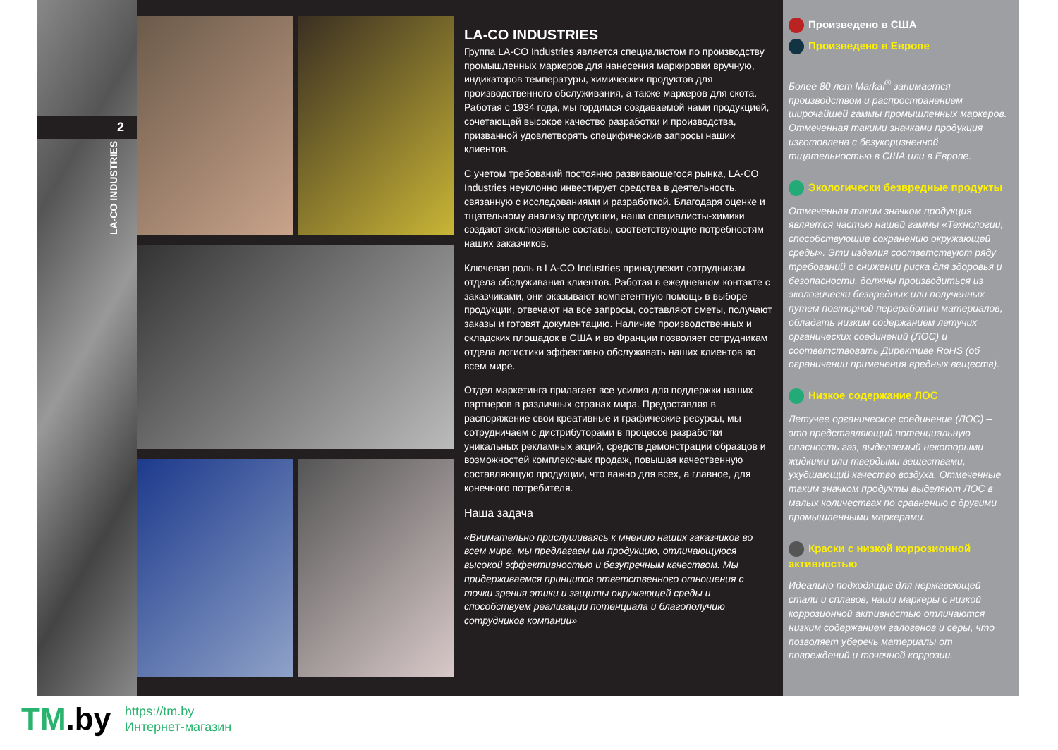2
LA-CO INDUSTRIES
LA-CO INDUSTRIES
Группа LA-CO Industries является специалистом по производству промышленных маркеров для нанесения маркировки вручную, индикаторов температуры, химических продуктов для производственного обслуживания, а также маркеров для скота. Работая с 1934 года, мы гордимся создаваемой нами продукцией, сочетающей высокое качество разработки и производства, призванной удовлетворять специфические запросы наших клиентов.
С учетом требований постоянно развивающегося рынка, LA-CO Industries неуклонно инвестирует средства в деятельность, связанную с исследованиями и разработкой. Благодаря оценке и тщательному анализу продукции, наши специалисты-химики создают эксклюзивные составы, соответствующие потребностям наших заказчиков.
Ключевая роль в LA-CO Industries принадлежит сотрудникам отдела обслуживания клиентов. Работая в ежедневном контакте с заказчиками, они оказывают компетентную помощь в выборе продукции, отвечают на все запросы, составляют сметы, получают заказы и готовят документацию. Наличие производственных и складских площадок в США и во Франции позволяет сотрудникам отдела логистики эффективно обслуживать наших клиентов во всем мире.
Отдел маркетинга прилагает все усилия для поддержки наших партнеров в различных странах мира. Предоставляя в распоряжение свои креативные и графические ресурсы, мы сотрудничаем с дистрибуторами в процессе разработки уникальных рекламных акций, средств демонстрации образцов и возможностей комплексных продаж, повышая качественную составляющую продукции, что важно для всех, а главное, для конечного потребителя.
Наша задача
«Внимательно прислушиваясь к мнению наших заказчиков во всем мире, мы предлагаем им продукцию, отличающуюся высокой эффективностью и безупречным качеством. Мы придерживаемся принципов ответственного отношения с точки зрения этики и защиты окружающей среды и способствуем реализации потенциала и благополучию сотрудников компании»
Произведено в США
Произведено в Европе
Более 80 лет Markal<sup>®</sup> занимается производством и распространением широчайшей гаммы промышленных маркеров. Отмеченная такими значками продукция изготовлена с безукоризненной тщательностью в США или в Европе.
Экологически безвредные продукты
Отмеченная таким значком продукция является частью нашей гаммы «Технологии, способствующие сохранению окружающей среды». Эти изделия соответствуют ряду требований о снижении риска для здоровья и безопасности, должны производиться из экологически безвредных или полученных путем повторной переработки материалов, обладать низким содержанием летучих органических соединений (ЛОС) и соответствовать Директиве RoHS (об ограничении применения вредных веществ).
Низкое содержание ЛОС
Летучее органическое соединение (ЛОС) – это представляющий потенциальную опасность газ, выделяемый некоторыми жидкими или твердыми веществами, ухудшающий качество воздуха. Отмеченные таким значком продукты выделяют ЛОС в малых количествах по сравнению с другими промышленными маркерами.
Краски с низкой коррозионной активностью
Идеально подходящие для нержавеющей стали и сплавов, наши маркеры с низкой коррозионной активностью отличаются низким содержанием галогенов и серы, что позволяет уберечь материалы от повреждений и точечной коррозии.
TM.by
https://tm.by
Интернет-магазин